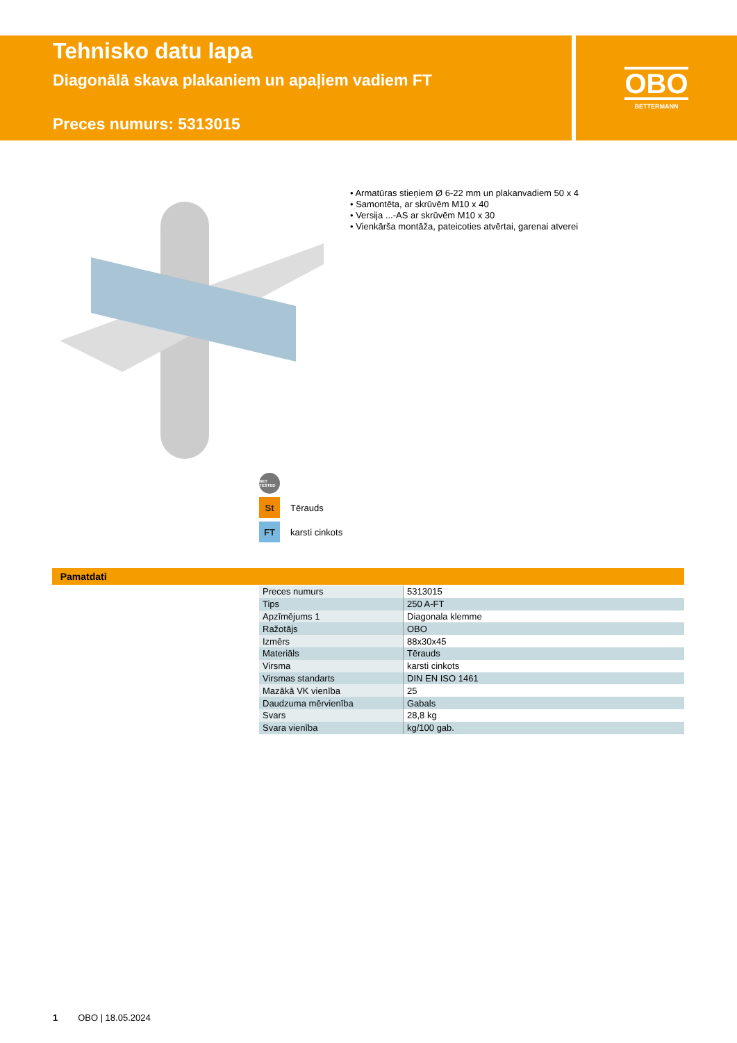Tehnisko datu lapa
Diagonālā skava plakaniem un apaļiem vadiem FT
Preces numurs: 5313015
OBO
BETTERMANN
• Armatūras stieņiem Ø 6-22 mm un plakanvadiem 50 x 4
• Samontēta, ar skrūvēm M10 x 40
• Versija ...-AS ar skrūvēm M10 x 30
• Vienkārša montāža, pateicoties atvērtai, garenai atverei
BET TESTED
St
Tērauds
FT
karsti cinkots
Pamatdati
| Preces numurs | 5313015 |
| Tips | 250 A-FT |
| Apzīmējums 1 | Diagonala klemme |
| Ražotājs | OBO |
| Izmērs | 88x30x45 |
| Materiāls | Tērauds |
| Virsma | karsti cinkots |
| Virsmas standarts | DIN EN ISO 1461 |
| Mazākā VK vienība | 25 |
| Daudzuma mērvienība | Gabals |
| Svars | 28,8 kg |
| Svara vienība | kg/100 gab. |
1 OBO | 18.05.2024